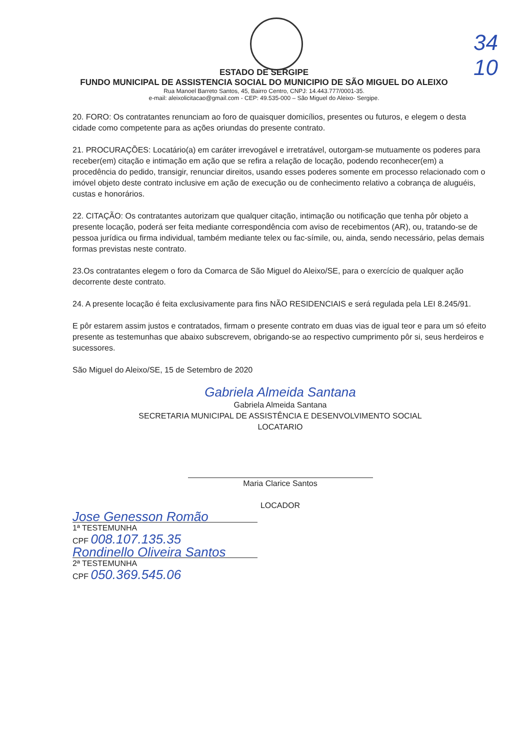34
10
ESTADO DE SERGIPE
FUNDO MUNICIPAL DE ASSISTENCIA SOCIAL DO MUNICIPIO DE SÃO MIGUEL DO ALEIXO
Rua Manoel Barreto Santos, 45, Bairro Centro, CNPJ: 14.443.777/0001-35.
e-mail: aleixolicitacao@gmail.com - CEP: 49.535-000 – São Miguel do Aleixo- Sergipe.
20. FORO: Os contratantes renunciam ao foro de quaisquer domicílios, presentes ou futuros, e elegem o desta cidade como competente para as ações oriundas do presente contrato.
21. PROCURAÇÕES: Locatário(a) em caráter irrevogável e irretratável, outorgam-se mutuamente os poderes para receber(em) citação e intimação em ação que se refira a relação de locação, podendo reconhecer(em) a procedência do pedido, transigir, renunciar direitos, usando esses poderes somente em processo relacionado com o imóvel objeto deste contrato inclusive em ação de execução ou de conhecimento relativo a cobrança de aluguéis, custas e honorários.
22. CITAÇÃO: Os contratantes autorizam que qualquer citação, intimação ou notificação que tenha pôr objeto a presente locação, poderá ser feita mediante correspondência com aviso de recebimentos (AR), ou, tratando-se de pessoa jurídica ou firma individual, também mediante telex ou fac-símile, ou, ainda, sendo necessário, pelas demais formas previstas neste contrato.
23.Os contratantes elegem o foro da Comarca de São Miguel do Aleixo/SE, para o exercício de qualquer ação decorrente deste contrato.
24. A presente locação é feita exclusivamente para fins NÃO RESIDENCIAIS e será regulada pela LEI 8.245/91.
E pôr estarem assim justos e contratados, firmam o presente contrato em duas vias de igual teor e para um só efeito presente as testemunhas que abaixo subscrevem, obrigando-se ao respectivo cumprimento pôr si, seus herdeiros e sucessores.
São Miguel do Aleixo/SE, 15 de Setembro de 2020
Gabriela Almeida Santana
Gabriela Almeida Santana
SECRETARIA MUNICIPAL DE ASSISTÊNCIA E DESENVOLVIMENTO SOCIAL
LOCATARIO
Maria Clarice Santos
LOCADOR
Jose Genesson Romão
1ª TESTEMUNHA
CPF 008.107.135.35
Rondinello Oliveira Santos
2ª TESTEMUNHA
CPF 050.369.545.06